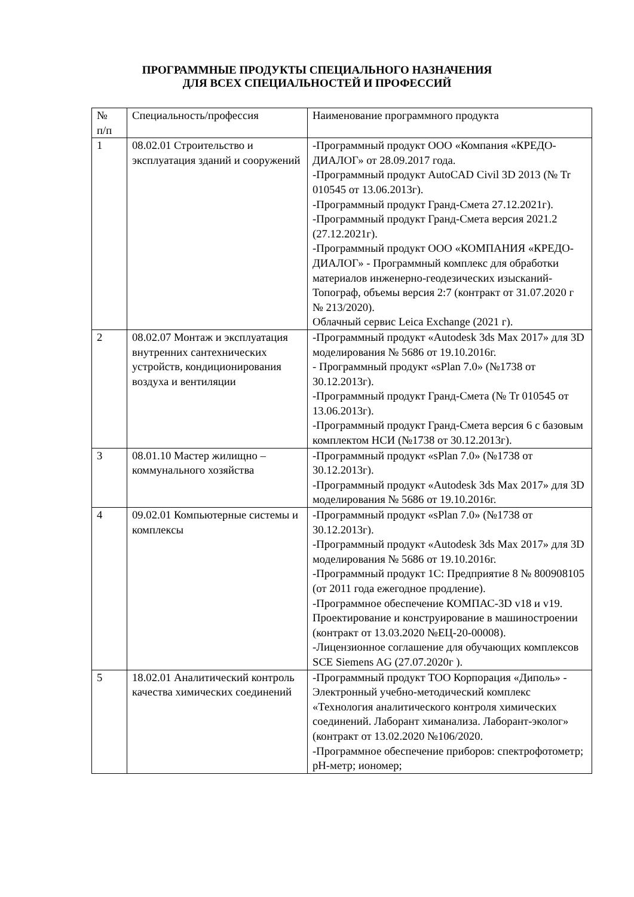ПРОГРАММНЫЕ ПРОДУКТЫ СПЕЦИАЛЬНОГО НАЗНАЧЕНИЯ
ДЛЯ ВСЕХ СПЕЦИАЛЬНОСТЕЙ И ПРОФЕССИЙ
| № п/п | Специальность/профессия | Наименование программного продукта |
| 1 | 08.02.01 Строительство и эксплуатация зданий и сооружений | -Программный продукт ООО «Компания «КРЕДО-ДИАЛОГ» от 28.09.2017 года. -Программный продукт AutoCAD Civil 3D 2013 (№ Tr 010545 от 13.06.2013г). -Программный продукт Гранд-Смета 27.12.2021г). -Программный продукт Гранд-Смета версия 2021.2 (27.12.2021г). -Программный продукт ООО «КОМПАНИЯ «КРЕДО-ДИАЛОГ» - Программный комплекс для обработки материалов инженерно-геодезических изысканий-Топограф, объемы версия 2:7 (контракт от 31.07.2020 г № 213/2020). Облачный сервис Leica Exchange (2021 г). |
| 2 | 08.02.07 Монтаж и эксплуатация внутренних сантехнических устройств, кондиционирования воздуха и вентиляции | -Программный продукт «Autodesk 3ds Max 2017» для 3D моделирования № 5686 от 19.10.2016г. - Программный продукт «sPlan 7.0» (№1738 от 30.12.2013г). -Программный продукт Гранд-Смета (№ Tr 010545 от 13.06.2013г). -Программный продукт Гранд-Смета версия 6 с базовым комплектом НСИ (№1738 от 30.12.2013г). |
| 3 | 08.01.10 Мастер жилищно – коммунального хозяйства | -Программный продукт «sPlan 7.0» (№1738 от 30.12.2013г). -Программный продукт «Autodesk 3ds Max 2017» для 3D моделирования № 5686 от 19.10.2016г. |
| 4 | 09.02.01 Компьютерные системы и комплексы | -Программный продукт «sPlan 7.0» (№1738 от 30.12.2013г). -Программный продукт «Autodesk 3ds Max 2017» для 3D моделирования № 5686 от 19.10.2016г. -Программный продукт 1С: Предприятие 8 № 800908105 (от 2011 года ежегодное продление). -Программное обеспечение КОМПАС-3D v18 и v19. Проектирование и конструирование в машиностроении (контракт от 13.03.2020 №ЕЦ-20-00008). -Лицензионное соглашение для обучающих комплексов SCE Siemens AG (27.07.2020г ). |
| 5 | 18.02.01 Аналитический контроль качества химических соединений | -Программный продукт ТОО Корпорация «Диполь» - Электронный учебно-методический комплекс «Технология аналитического контроля химических соединений. Лаборант химанализа. Лаборант-эколог» (контракт от 13.02.2020 №106/2020. -Программное обеспечение приборов: спектрофотометр; pH-метр; иономер; |